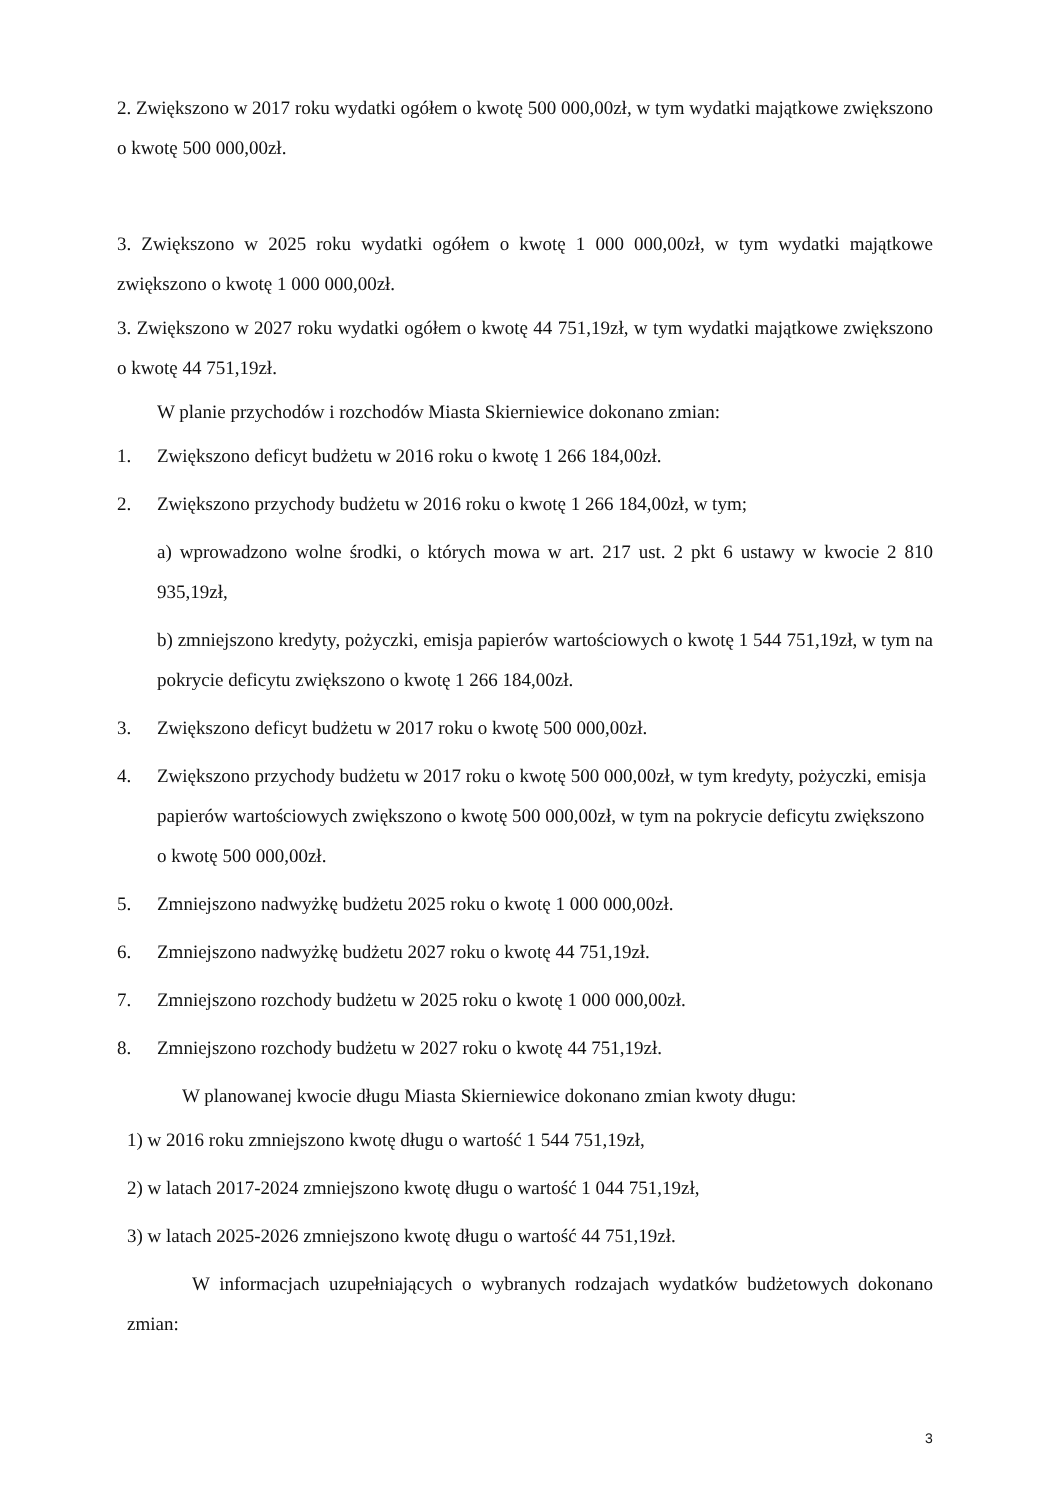2. Zwiększono w 2017 roku wydatki ogółem o kwotę 500 000,00zł, w tym wydatki majątkowe zwiększono o kwotę 500 000,00zł.
3. Zwiększono w 2025 roku wydatki ogółem o kwotę 1 000 000,00zł, w tym wydatki majątkowe zwiększono o kwotę 1 000 000,00zł.
3. Zwiększono w 2027 roku wydatki ogółem o kwotę 44 751,19zł, w tym wydatki majątkowe zwiększono o kwotę 44 751,19zł.
W planie przychodów i rozchodów Miasta Skierniewice dokonano zmian:
1. Zwiększono deficyt budżetu w 2016 roku o kwotę 1 266 184,00zł.
2. Zwiększono przychody budżetu w 2016 roku o kwotę 1 266 184,00zł, w tym;
a) wprowadzono wolne środki, o których mowa w art. 217 ust. 2 pkt 6 ustawy w kwocie 2 810 935,19zł,
b) zmniejszono kredyty, pożyczki, emisja papierów wartościowych o kwotę 1 544 751,19zł, w tym na pokrycie deficytu zwiększono o kwotę 1 266 184,00zł.
3. Zwiększono deficyt budżetu w 2017 roku o kwotę 500 000,00zł.
4. Zwiększono przychody budżetu w 2017 roku o kwotę 500 000,00zł, w tym kredyty, pożyczki, emisja papierów wartościowych zwiększono o kwotę 500 000,00zł, w tym na pokrycie deficytu zwiększono o kwotę 500 000,00zł.
5. Zmniejszono nadwyżkę budżetu 2025 roku o kwotę 1 000 000,00zł.
6. Zmniejszono nadwyżkę budżetu 2027 roku o kwotę 44 751,19zł.
7. Zmniejszono rozchody budżetu w 2025 roku o kwotę 1 000 000,00zł.
8. Zmniejszono rozchody budżetu w 2027 roku o kwotę 44 751,19zł.
W planowanej kwocie długu Miasta Skierniewice dokonano zmian kwoty długu:
1) w 2016 roku zmniejszono kwotę długu o wartość 1 544 751,19zł,
2) w latach 2017-2024 zmniejszono kwotę długu o wartość 1 044 751,19zł,
3) w latach 2025-2026 zmniejszono kwotę długu o wartość 44 751,19zł.
W informacjach uzupełniających o wybranych rodzajach wydatków budżetowych dokonano zmian:
3